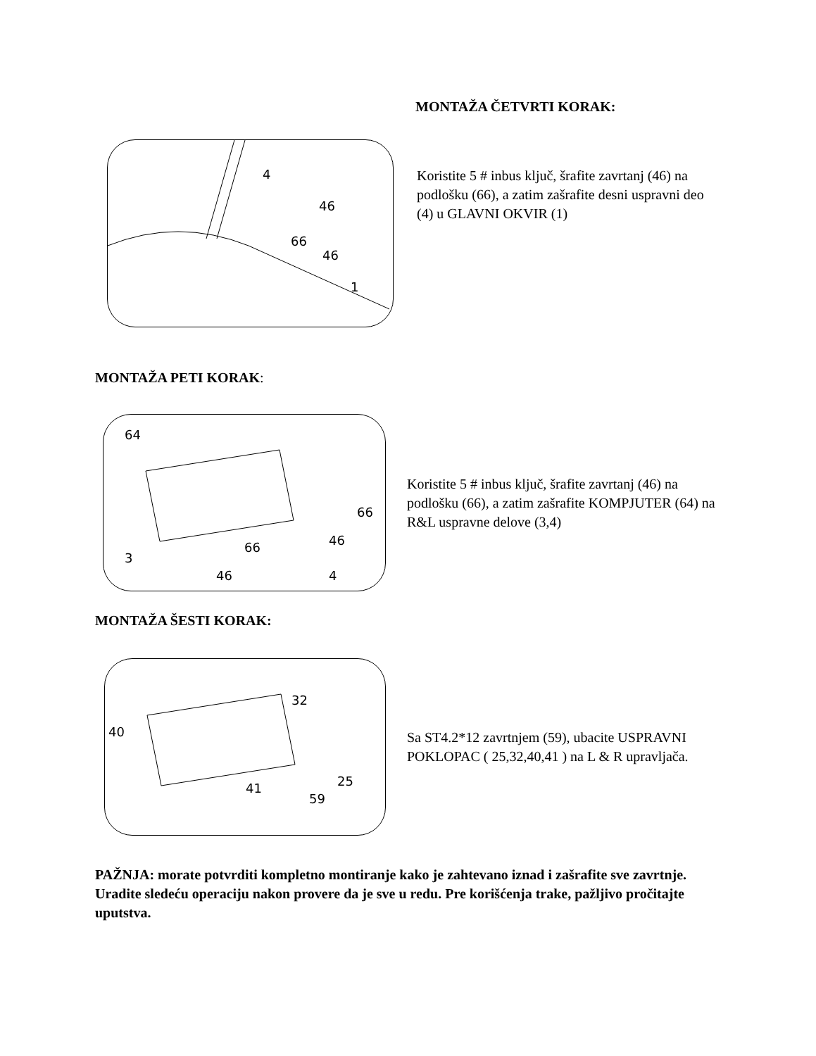MONTAŽA ČETVRTI KORAK:
4
46
66
46
1
Koristite 5 # inbus ključ, šrafite zavrtanj (46) na podlošku (66), a zatim zašrafite desni uspravni deo (4) u GLAVNI OKVIR (1)
MONTAŽA PETI KORAK:
64
3
66
46
66
46
4
Koristite 5 # inbus ključ, šrafite zavrtanj (46) na podlošku (66), a zatim zašrafite KOMPJUTER (64) na R&L uspravne delove (3,4)
MONTAŽA ŠESTI KORAK:
40
32
41
59
25
Sa ST4.2*12 zavrtnjem (59), ubacite USPRAVNI POKLOPAC ( 25,32,40,41 ) na L & R upravljača.
PAŽNJA: morate potvrditi kompletno montiranje kako je zahtevano iznad i zašrafite sve zavrtnje. Uradite sledeću operaciju nakon provere da je sve u redu. Pre korišćenja trake, pažljivo pročitajte uputstva.